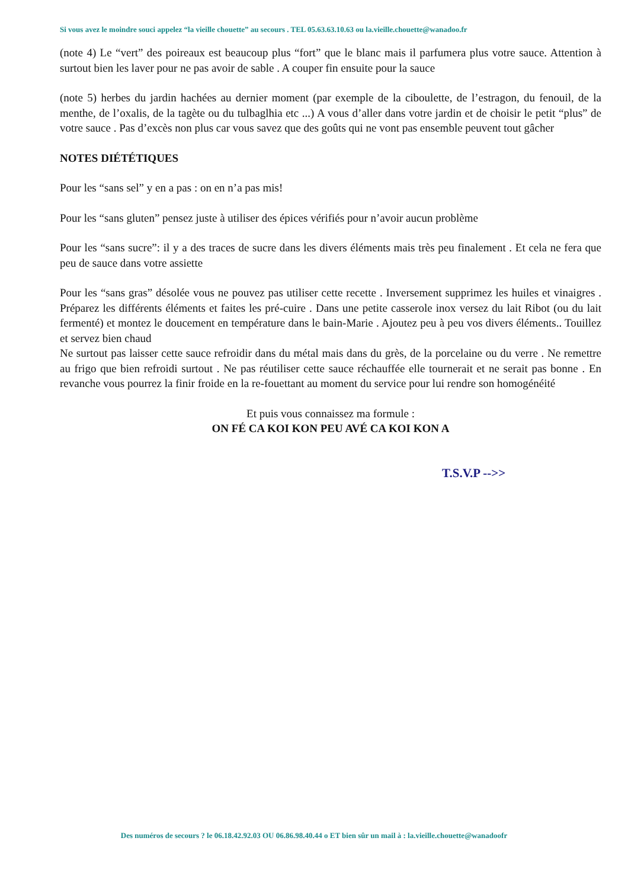Si vous avez le moindre souci appelez “la vieille chouette” au secours . TEL 05.63.63.10.63 ou la.vieille.chouette@wanadoo.fr
(note 4) Le “vert” des poireaux est beaucoup plus “fort” que le blanc mais il parfumera plus votre sauce. Attention à surtout bien les laver pour ne pas avoir de sable . A couper fin ensuite pour la sauce
(note 5) herbes du jardin hachées au dernier moment (par exemple de la ciboulette, de l’estragon, du fenouil, de la menthe, de l’oxalis, de la tagète ou du tulbaglhia etc ...) A vous d’aller dans votre jardin et de choisir le petit “plus” de votre sauce . Pas d’excès non plus car vous savez que des goûts qui ne vont pas ensemble peuvent tout gâcher
NOTES DIÉTÉTIQUES
Pour les “sans sel” y en a pas : on en n’a pas mis!
Pour les “sans gluten” pensez juste à utiliser des épices vérifiés pour n’avoir aucun problème
Pour les “sans sucre”: il y a des traces de sucre dans les divers éléments mais très peu finalement . Et cela ne fera que peu de sauce dans votre assiette
Pour les “sans gras” désolée vous ne pouvez pas utiliser cette recette . Inversement supprimez les huiles et vinaigres . Préparez les différents éléments et faites les pré-cuire . Dans une petite casserole inox versez du lait Ribot (ou du lait fermenté) et montez le doucement en température dans le bain-Marie . Ajoutez peu à peu vos divers éléments.. Touillez et servez bien chaud
Ne surtout pas laisser cette sauce refroidir dans du métal mais dans du grès, de la porcelaine ou du verre . Ne remettre au frigo que bien refroidi surtout . Ne pas réutiliser cette sauce réchauffée elle tournerait et ne serait pas bonne . En revanche vous pourrez la finir froide en la re-fouettant au moment du service pour lui rendre son homogénéité
Et puis vous connaissez ma formule :
ON FÉ CA KOI KON PEU AVÉ CA KOI KON A
T.S.V.P -->>
Des numéros de secours ? le 06.18.42.92.03 OU 06.86.98.40.44 o ET bien sûr un mail à : la.vieille.chouette@wanadoofr